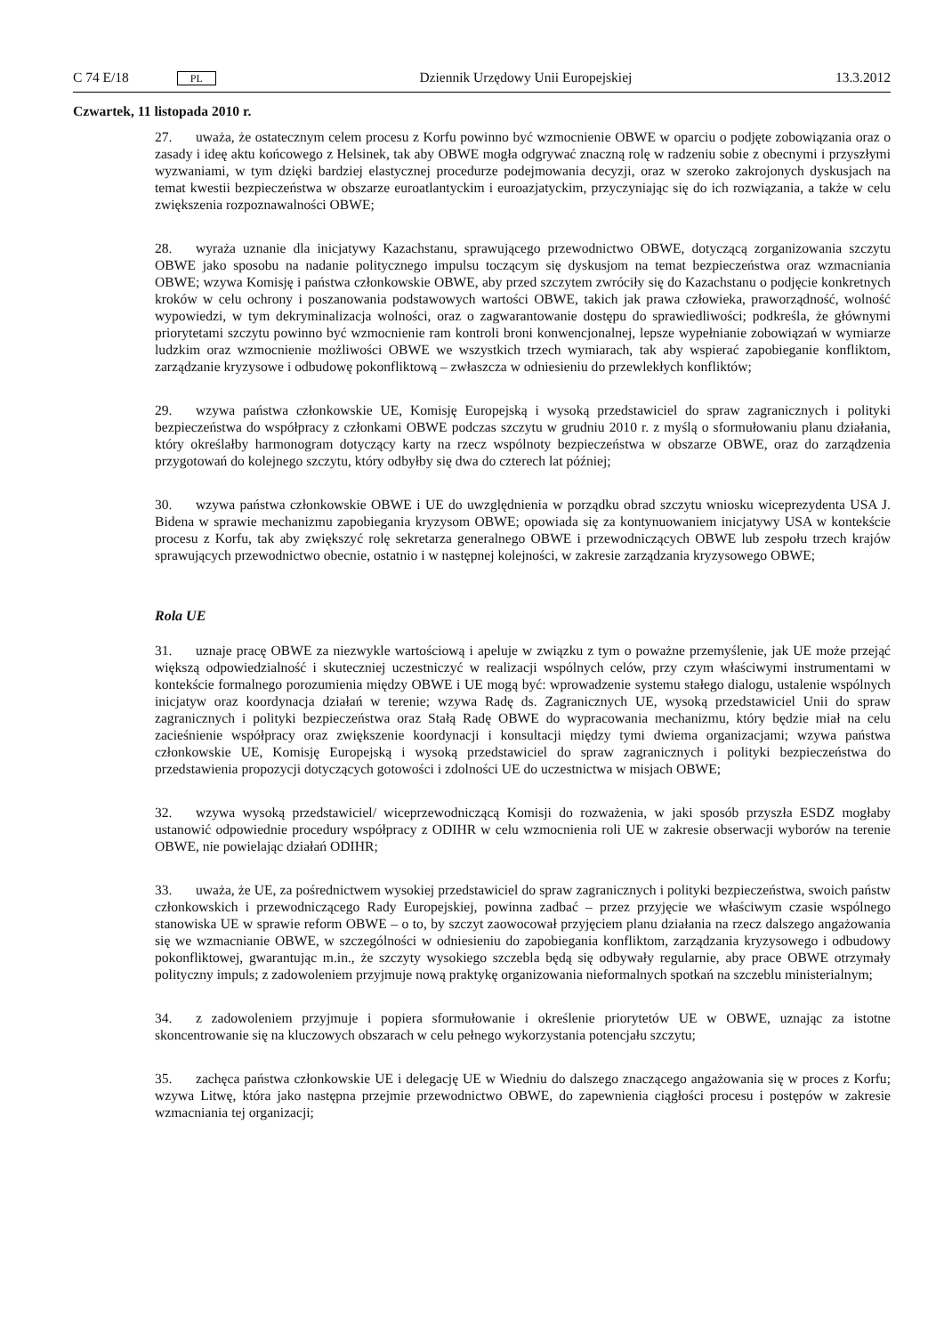C 74 E/18 PL Dziennik Urzędowy Unii Europejskiej 13.3.2012
Czwartek, 11 listopada 2010 r.
27. uważa, że ostatecznym celem procesu z Korfu powinno być wzmocnienie OBWE w oparciu o podjęte zobowiązania oraz o zasady i ideę aktu końcowego z Helsinek, tak aby OBWE mogła odgrywać znaczną rolę w radzeniu sobie z obecnymi i przyszłymi wyzwaniami, w tym dzięki bardziej elastycznej procedurze podejmowania decyzji, oraz w szeroko zakrojonych dyskusjach na temat kwestii bezpieczeństwa w obszarze euroatlantyckim i euroazjatyckim, przyczyniając się do ich rozwiązania, a także w celu zwiększenia rozpoznawalności OBWE;
28. wyraża uznanie dla inicjatywy Kazachstanu, sprawującego przewodnictwo OBWE, dotyczącą zorganizowania szczytu OBWE jako sposobu na nadanie politycznego impulsu toczącym się dyskusjom na temat bezpieczeństwa oraz wzmacniania OBWE; wzywa Komisję i państwa członkowskie OBWE, aby przed szczytem zwróciły się do Kazachstanu o podjęcie konkretnych kroków w celu ochrony i poszanowania podstawowych wartości OBWE, takich jak prawa człowieka, praworządność, wolność wypowiedzi, w tym dekryminalizacja wolności, oraz o zagwarantowanie dostępu do sprawiedliwości; podkreśla, że głównymi priorytetami szczytu powinno być wzmocnienie ram kontroli broni konwencjonalnej, lepsze wypełnianie zobowiązań w wymiarze ludzkim oraz wzmocnienie możliwości OBWE we wszystkich trzech wymiarach, tak aby wspierać zapobieganie konfliktom, zarządzanie kryzysowe i odbudowę pokonfliktową – zwłaszcza w odniesieniu do przewlekłych konfliktów;
29. wzywa państwa członkowskie UE, Komisję Europejską i wysoką przedstawiciel do spraw zagranicznych i polityki bezpieczeństwa do współpracy z członkami OBWE podczas szczytu w grudniu 2010 r. z myślą o sformułowaniu planu działania, który określałby harmonogram dotyczący karty na rzecz wspólnoty bezpieczeństwa w obszarze OBWE, oraz do zarządzenia przygotowań do kolejnego szczytu, który odbyłby się dwa do czterech lat później;
30. wzywa państwa członkowskie OBWE i UE do uwzględnienia w porządku obrad szczytu wniosku wiceprezydenta USA J. Bidena w sprawie mechanizmu zapobiegania kryzysom OBWE; opowiada się za kontynuowaniem inicjatywy USA w kontekście procesu z Korfu, tak aby zwiększyć rolę sekretarza generalnego OBWE i przewodniczących OBWE lub zespołu trzech krajów sprawujących przewodnictwo obecnie, ostatnio i w następnej kolejności, w zakresie zarządzania kryzysowego OBWE;
Rola UE
31. uznaje pracę OBWE za niezwykle wartościową i apeluje w związku z tym o poważne przemyślenie, jak UE może przejąć większą odpowiedzialność i skuteczniej uczestniczyć w realizacji wspólnych celów, przy czym właściwymi instrumentami w kontekście formalnego porozumienia między OBWE i UE mogą być: wprowadzenie systemu stałego dialogu, ustalenie wspólnych inicjatyw oraz koordynacja działań w terenie; wzywa Radę ds. Zagranicznych UE, wysoką przedstawiciel Unii do spraw zagranicznych i polityki bezpieczeństwa oraz Stałą Radę OBWE do wypracowania mechanizmu, który będzie miał na celu zacieśnienie współpracy oraz zwiększenie koordynacji i konsultacji między tymi dwiema organizacjami; wzywa państwa członkowskie UE, Komisję Europejską i wysoką przedstawiciel do spraw zagranicznych i polityki bezpieczeństwa do przedstawienia propozycji dotyczących gotowości i zdolności UE do uczestnictwa w misjach OBWE;
32. wzywa wysoką przedstawiciel/ wiceprzewodniczącą Komisji do rozważenia, w jaki sposób przyszła ESDZ mogłaby ustanowić odpowiednie procedury współpracy z ODIHR w celu wzmocnienia roli UE w zakresie obserwacji wyborów na terenie OBWE, nie powielając działań ODIHR;
33. uważa, że UE, za pośrednictwem wysokiej przedstawiciel do spraw zagranicznych i polityki bezpieczeństwa, swoich państw członkowskich i przewodniczącego Rady Europejskiej, powinna zadbać – przez przyjęcie we właściwym czasie wspólnego stanowiska UE w sprawie reform OBWE – o to, by szczyt zaowocował przyjęciem planu działania na rzecz dalszego angażowania się we wzmacnianie OBWE, w szczególności w odniesieniu do zapobiegania konfliktom, zarządzania kryzysowego i odbudowy pokonfliktowej, gwarantując m.in., że szczyty wysokiego szczebla będą się odbywały regularnie, aby prace OBWE otrzymały polityczny impuls; z zadowoleniem przyjmuje nową praktykę organizowania nieformalnych spotkań na szczeblu ministerialnym;
34. z zadowoleniem przyjmuje i popiera sformułowanie i określenie priorytetów UE w OBWE, uznając za istotne skoncentrowanie się na kluczowych obszarach w celu pełnego wykorzystania potencjału szczytu;
35. zachęca państwa członkowskie UE i delegację UE w Wiedniu do dalszego znaczącego angażowania się w proces z Korfu; wzywa Litwę, która jako następna przejmie przewodnictwo OBWE, do zapewnienia ciągłości procesu i postępów w zakresie wzmacniania tej organizacji;